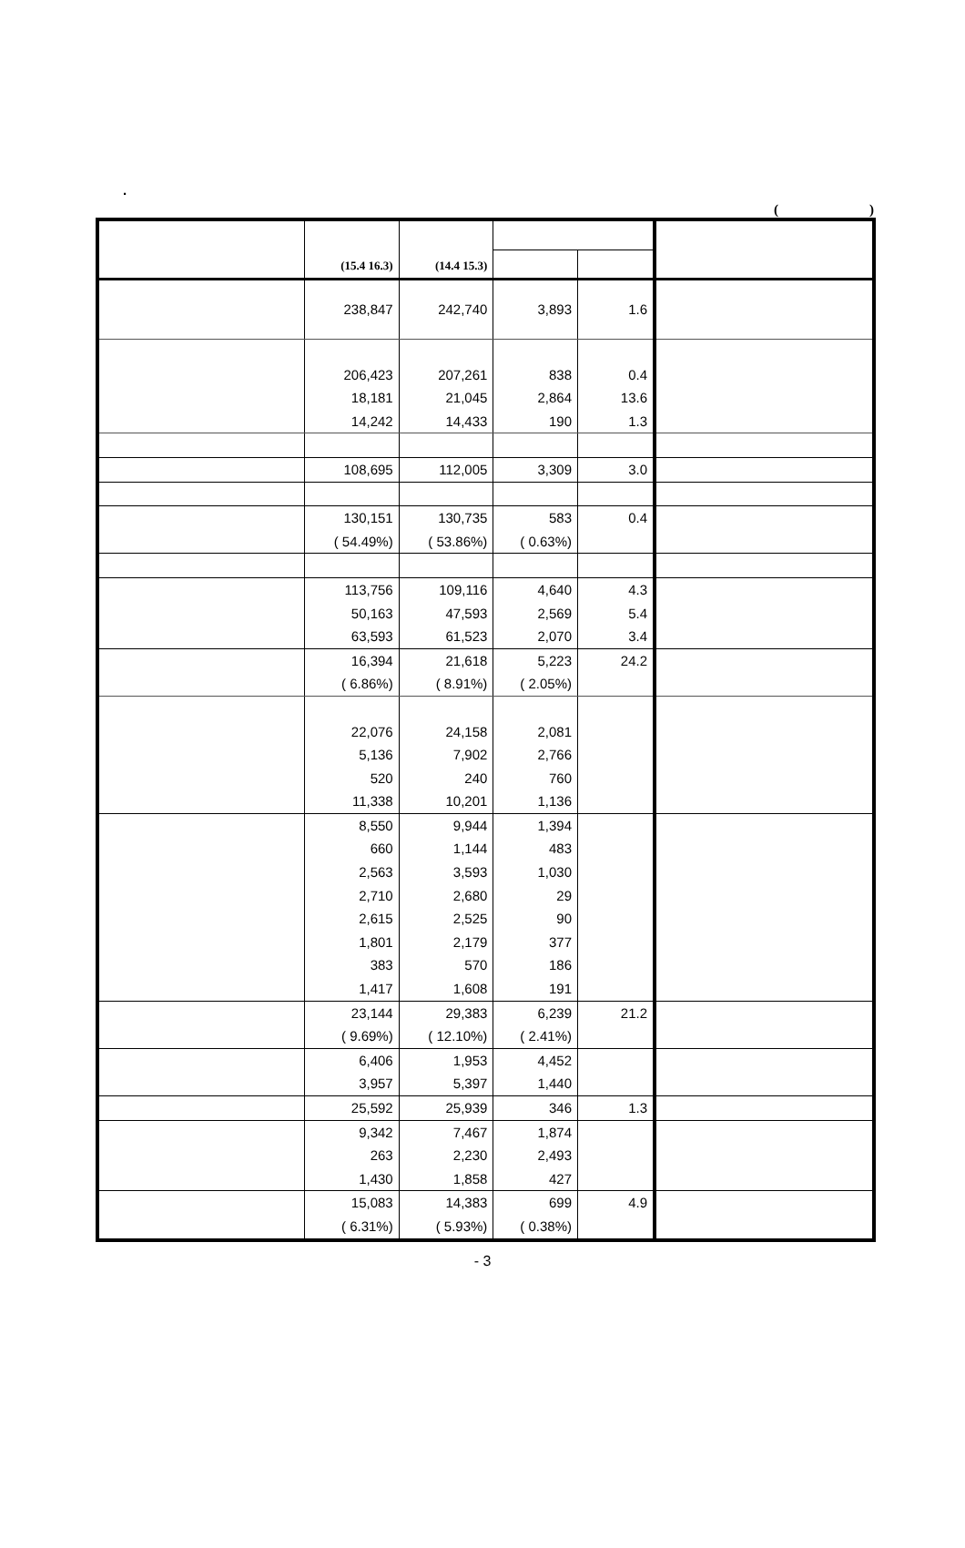.
()
| | (15.4 16.3) | (14.4 15.3) | | | |
| --- | --- | --- | --- | --- | --- |
| | 238,847 | 242,740 | 3,893 | 1.6 | |
| | 206,423 18,181 14,242 | 207,261 21,045 14,433 | 838 2,864 190 | 0.4 13.6 1.3 | |
| | 108,695 | 112,005 | 3,309 | 3.0 | |
| | 130,151 ( 54.49%) | 130,735 ( 53.86%) | 583 ( 0.63%) | 0.4 | |
| | 113,756 50,163 63,593 | 109,116 47,593 61,523 | 4,640 2,569 2,070 | 4.3 5.4 3.4 | |
| | 16,394 ( 6.86%) | 21,618 ( 8.91%) | 5,223 ( 2.05%) | 24.2 | |
| | 22,076 5,136 520 11,338 | 24,158 7,902 240 10,201 | 2,081 2,766 760 1,136 | | |
| | 8,550 660 2,563 2,710 2,615 1,801 383 1,417 | 9,944 1,144 3,593 2,680 2,525 2,179 570 1,608 | 1,394 483 1,030 29 90 377 186 191 | | |
| | 23,144 ( 9.69%) | 29,383 ( 12.10%) | 6,239 ( 2.41%) | 21.2 | |
| | 6,406 3,957 | 1,953 5,397 | 4,452 1,440 | | |
| | 25,592 | 25,939 | 346 | 1.3 | |
| | 9,342 263 1,430 | 7,467 2,230 1,858 | 1,874 2,493 427 | | |
| | 15,083 ( 6.31%) | 14,383 ( 5.93%) | 699 ( 0.38%) | 4.9 | |
- 3